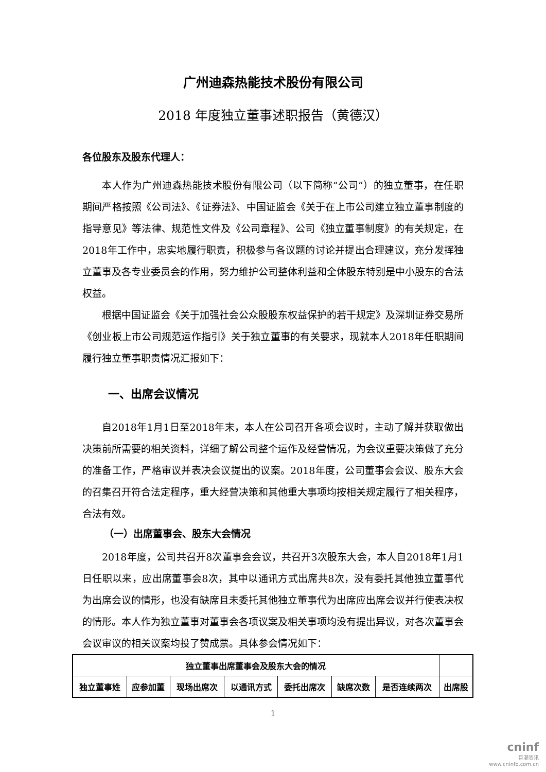广州迪森热能技术股份有限公司
2018 年度独立董事述职报告（黄德汉）
各位股东及股东代理人：
本人作为广州迪森热能技术股份有限公司（以下简称“公司”）的独立董事，在任职期间严格按照《公司法》、《证券法》、中国证监会《关于在上市公司建立独立董事制度的指导意见》等法律、规范性文件及《公司章程》、公司《独立董事制度》的有关规定，在2018年工作中，忠实地履行职责，积极参与各议题的讨论并提出合理建议，充分发挥独立董事及各专业委员会的作用，努力维护公司整体利益和全体股东特别是中小股东的合法权益。
根据中国证监会《关于加强社会公众股股东权益保护的若干规定》及深圳证券交易所《创业板上市公司规范运作指引》关于独立董事的有关要求，现就本人2018年任职期间履行独立董事职责情况汇报如下：
一、出席会议情况
自2018年1月1日至2018年末，本人在公司召开各项会议时，主动了解并获取做出决策前所需要的相关资料，详细了解公司整个运作及经营情况，为会议重要决策做了充分的准备工作，严格审议并表决会议提出的议案。2018年度，公司董事会会议、股东大会的召集召开符合法定程序，重大经营决策和其他重大事项均按相关规定履行了相关程序，合法有效。
（一）出席董事会、股东大会情况
2018年度，公司共召开8次董事会会议，共召开3次股东大会，本人自2018年1月1日任职以来，应出席董事会8次，其中以通讯方式出席共8次，没有委托其他独立董事代为出席会议的情形，也没有缺席且未委托其他独立董事代为出席应出席会议并行使表决权的情形。本人作为独立董事对董事会各项议案及相关事项均没有提出异议，对各次董事会会议审议的相关议案均投了赞成票。具体参会情况如下：
| 独立董事出席董事会及股东大会的情况 | | | | | | | |
| --- | --- | --- | --- | --- | --- | --- | --- |
| 独立董事姓 | 应参加董 | 现场出席次 | 以通讯方式 | 委托出席次 | 缺席次数 | 是否连续两次 | 出席股 |
1
cninf
巨潮资讯
www.cninfo.com.cn